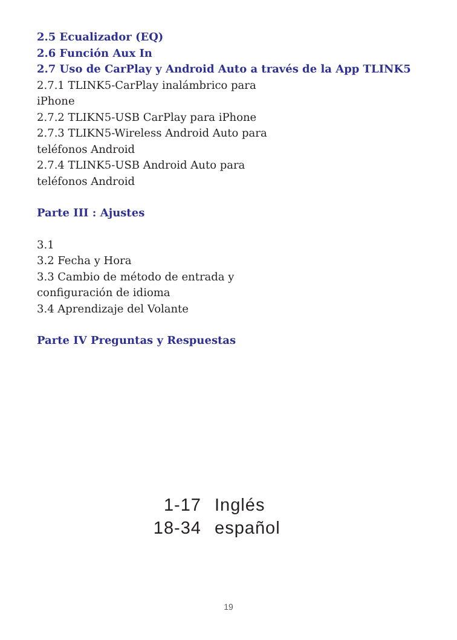2.5 Ecualizador (EQ)
2.6 Función Aux In
2.7 Uso de CarPlay y Android Auto a través de la App TLINK5
2.7.1 TLINK5-CarPlay inalámbrico para
iPhone
2.7.2 TLIKN5-USB CarPlay para iPhone
2.7.3 TLIKN5-Wireless Android Auto para
teléfonos Android
2.7.4 TLINK5-USB Android Auto para
teléfonos Android
Parte III : Ajustes
3.1
3.2 Fecha y Hora
3.3 Cambio de método de entrada y
configuración de idioma
3.4 Aprendizaje del Volante
Parte IV Preguntas y Respuestas
1-17 Inglés
18-34 español
19